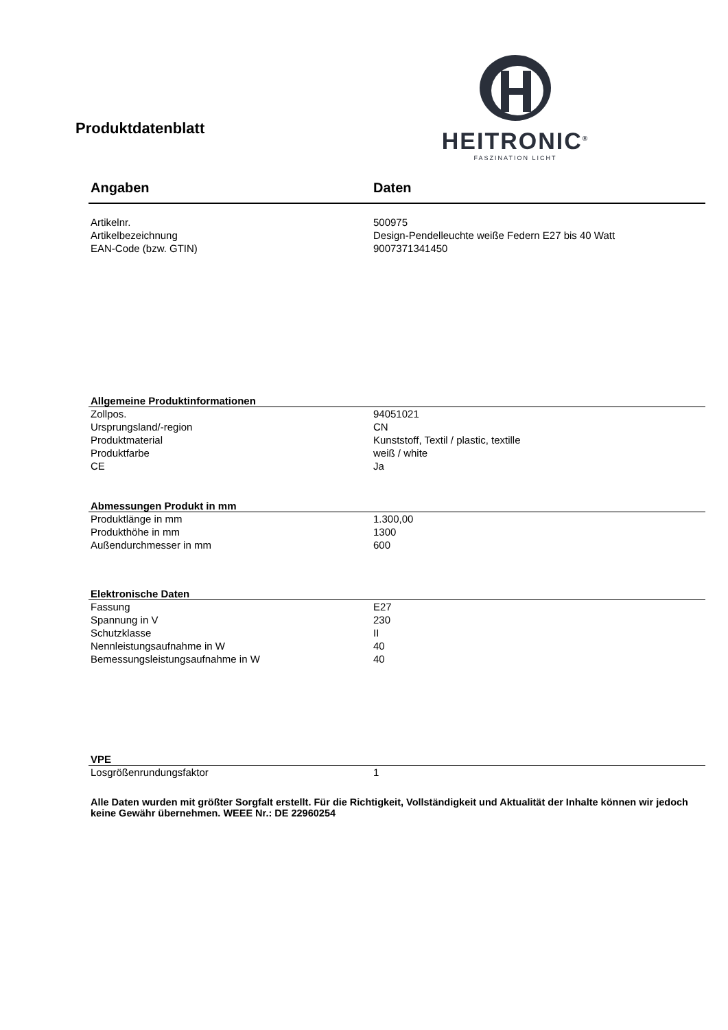Produktdatenblatt
HEITRONIC<sup>®</sup>
FASZINATION LICHT
| Angaben | Daten |
| --- | --- |
| Artikelnr. | 500975 |
| Artikelbezeichnung | Design-Pendelleuchte weiße Federn E27 bis 40 Watt |
| EAN-Code (bzw. GTIN) | 9007371341450 |
| Allgemeine Produktinformationen | |
| --- | --- |
| Zollpos. | 94051021 |
| Ursprungsland/-region | CN |
| Produktmaterial | Kunststoff, Textil / plastic, textille |
| Produktfarbe | weiß / white |
| CE | Ja |
| Abmessungen Produkt in mm | |
| --- | --- |
| Produktlänge in mm | 1.300,00 |
| Produkthöhe in mm | 1300 |
| Außendurchmesser in mm | 600 |
| Elektronische Daten | |
| --- | --- |
| Fassung | E27 |
| Spannung in V | 230 |
| Schutzklasse | II |
| Nennleistungsaufnahme in W | 40 |
| Bemessungsleistungsaufnahme in W | 40 |
| VPE | |
| --- | --- |
| Losgrößenrundungsfaktor | 1 |
Alle Daten wurden mit größter Sorgfalt erstellt. Für die Richtigkeit, Vollständigkeit und Aktualität der Inhalte können wir jedoch keine Gewähr übernehmen. WEEE Nr.: DE 22960254